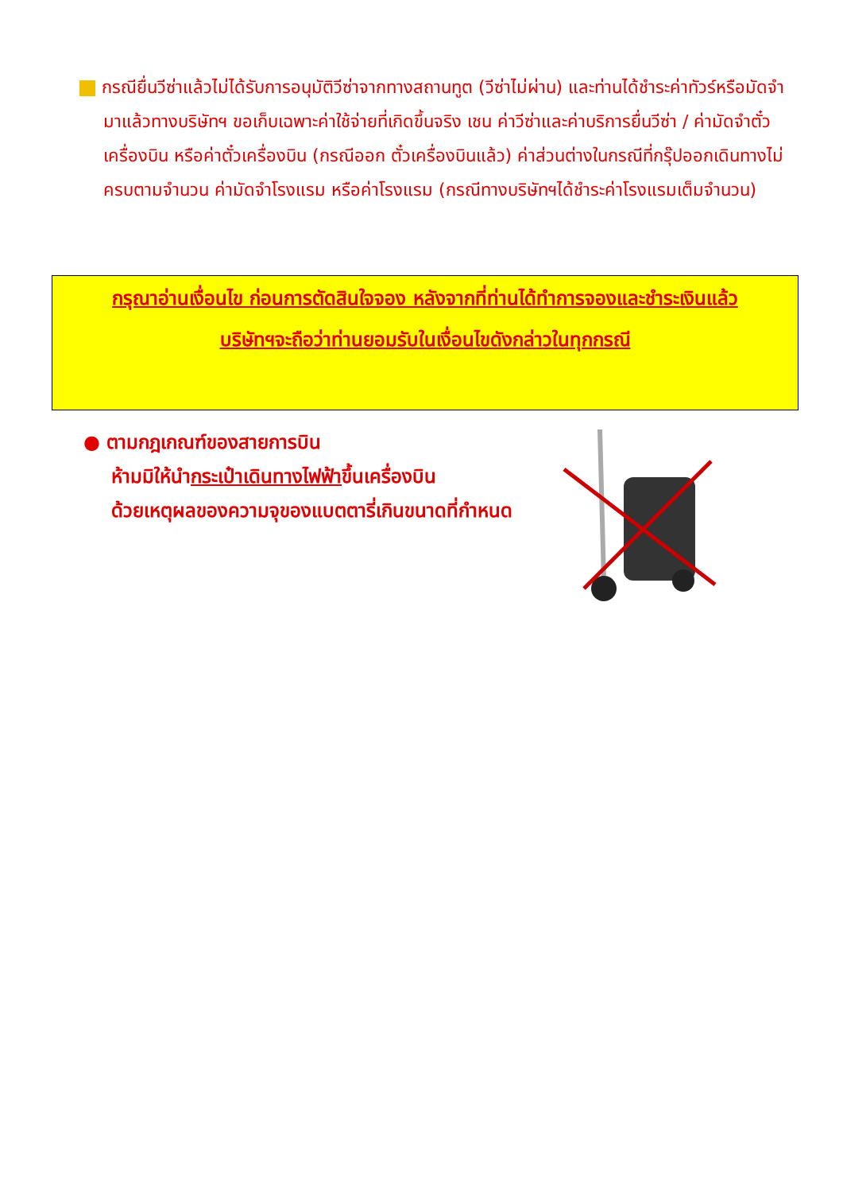กรณียื่นวีซ่าแล้วไม่ได้รับการอนุมัติวีซ่าจากทางสถานทูต (วีซ่าไม่ผ่าน) และท่านได้ชำระค่าทัวร์หรือมัดจำมาแล้วทางบริษัทฯ ขอเก็บเฉพาะค่าใช้จ่ายที่เกิดขึ้นจริง เชน ค่าวีซ่าและค่าบริการยื่นวีซ่า / ค่ามัดจำตั๋วเครื่องบิน หรือค่าตั๋วเครื่องบิน (กรณีออก ตั๋วเครื่องบินแล้ว) ค่าส่วนต่างในกรณีที่กรุ๊ปออกเดินทางไม่ครบตามจำนวน ค่ามัดจำโรงแรม หรือค่าโรงแรม (กรณีทางบริษัทฯได้ชำระค่าโรงแรมเต็มจำนวน)
กรุณาอ่านเงื่อนไข ก่อนการตัดสินใจจอง หลังจากที่ท่านได้ทำการจองและชำระเงินแล้ว
บริษัทฯจะถือว่าท่านยอมรับในเงื่อนไขดังกล่าวในทุกกรณี
● ตามกฎเกณฑ์ของสายการบิน
ห้ามมิให้นำกระเป๋าเดินทางไฟฟ้าขึ้นเครื่องบิน
ด้วยเหตุผลของความจุของแบตตารี่เกินขนาดที่กำหนด